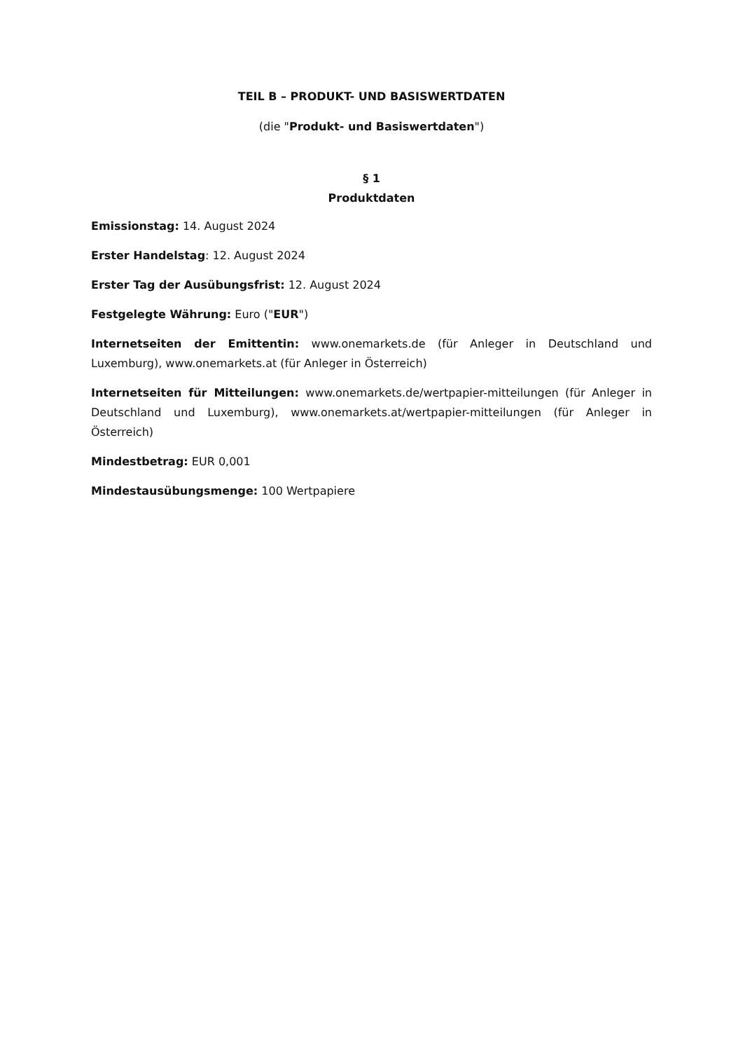TEIL B – PRODUKT- UND BASISWERTDATEN
(die "Produkt- und Basiswertdaten")
§ 1
Produktdaten
Emissionstag: 14. August 2024
Erster Handelstag: 12. August 2024
Erster Tag der Ausübungsfrist: 12. August 2024
Festgelegte Währung: Euro ("EUR")
Internetseiten der Emittentin: www.onemarkets.de (für Anleger in Deutschland und Luxemburg), www.onemarkets.at (für Anleger in Österreich)
Internetseiten für Mitteilungen: www.onemarkets.de/wertpapier-mitteilungen (für Anleger in Deutschland und Luxemburg), www.onemarkets.at/wertpapier-mitteilungen (für Anleger in Österreich)
Mindestbetrag: EUR 0,001
Mindestausübungsmenge: 100 Wertpapiere